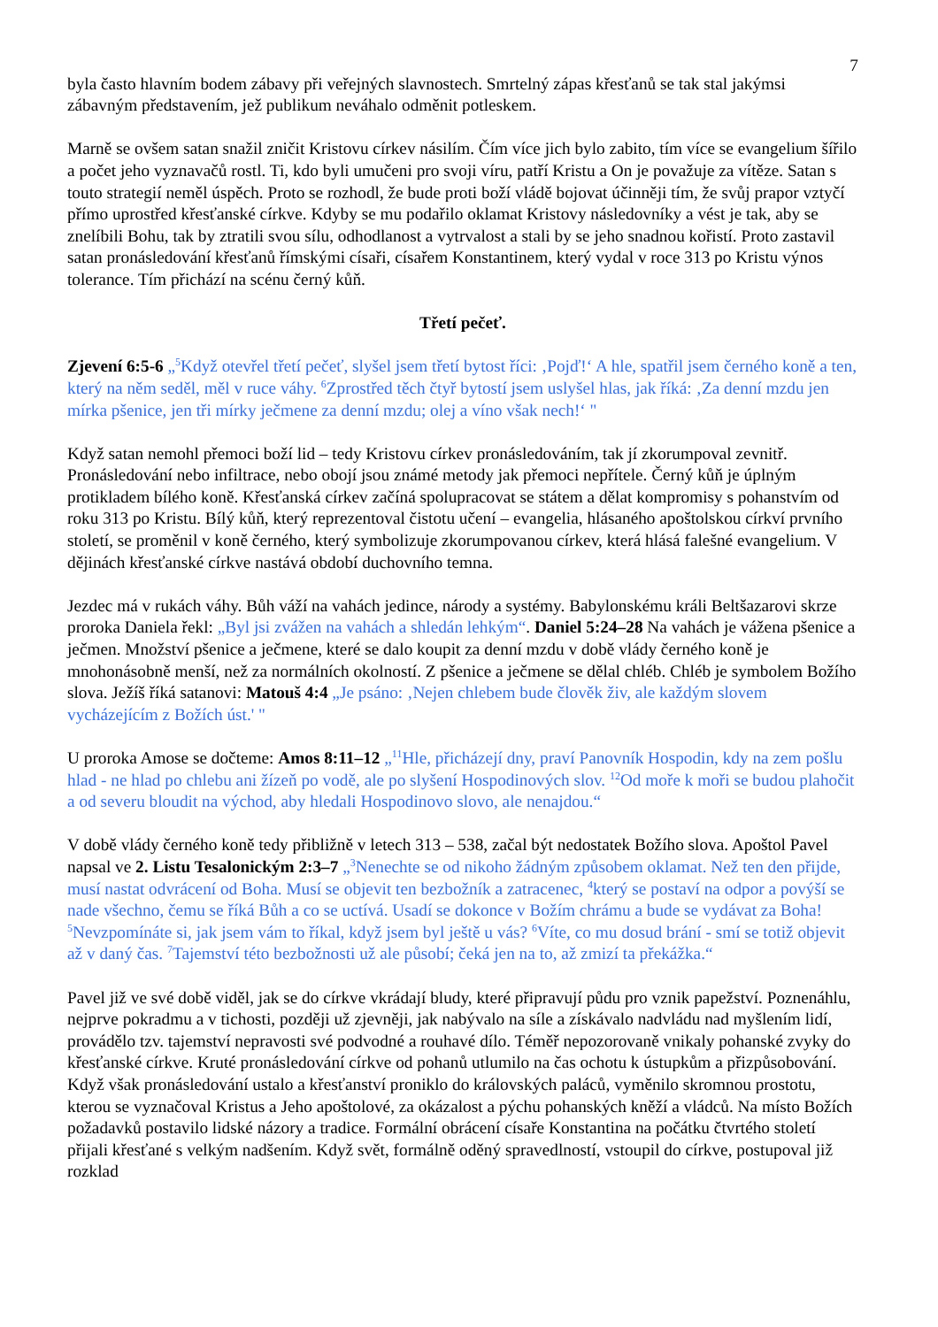7
byla často hlavním bodem zábavy při veřejných slavnostech. Smrtelný zápas křesťanů se tak stal jakýmsi zábavným představením, jež publikum neváhalo odměnit potleskem.
Marně se ovšem satan snažil zničit Kristovu církev násilím. Čím více jich bylo zabito, tím více se evangelium šířilo a počet jeho vyznavačů rostl. Ti, kdo byli umučeni pro svoji víru, patří Kristu a On je považuje za vítěze. Satan s touto strategií neměl úspěch. Proto se rozhodl, že bude proti boží vládě bojovat účinněji tím, že svůj prapor vztyčí přímo uprostřed křesťanské církve. Kdyby se mu podařilo oklamat Kristovy následovníky a vést je tak, aby se znelíbili Bohu, tak by ztratili svou sílu, odhodlanost a vytrvalost a stali by se jeho snadnou kořistí. Proto zastavil satan pronásledování křesťanů římskými císaři, císařem Konstantinem, který vydal v roce 313 po Kristu výnos tolerance. Tím přichází na scénu černý kůň.
Třetí pečeť.
Zjevení 6:5-6 „<sup>5</sup>Když otevřel třetí pečeť, slyšel jsem třetí bytost říci: ‚Pojď!‘ A hle, spatřil jsem černého koně a ten, který na něm seděl, měl v ruce váhy. <sup>6</sup>Zprostřed těch čtyř bytostí jsem uslyšel hlas, jak říká: ‚Za denní mzdu jen mírka pšenice, jen tři mírky ječmene za denní mzdu; olej a víno však nech!‘ "
Když satan nemohl přemoci boží lid – tedy Kristovu církev pronásledováním, tak jí zkorumpoval zevnitř. Pronásledování nebo infiltrace, nebo obojí jsou známé metody jak přemoci nepřítele. Černý kůň je úplným protikladem bílého koně. Křesťanská církev začíná spolupracovat se státem a dělat kompromisy s pohanstvím od roku 313 po Kristu. Bílý kůň, který reprezentoval čistotu učení – evangelia, hlásaného apoštolskou církví prvního století, se proměnil v koně černého, který symbolizuje zkorumpovanou církev, která hlásá falešné evangelium. V dějinách křesťanské církve nastává období duchovního temna.
Jezdec má v rukách váhy. Bůh váží na vahách jedince, národy a systémy. Babylonskému králi Beltšazarovi skrze proroka Daniela řekl: „Byl jsi zvážen na vahách a shledán lehkým“. Daniel 5:24–28 Na vahách je vážena pšenice a ječmen. Množství pšenice a ječmene, které se dalo koupit za denní mzdu v době vlády černého koně je mnohonásobně menší, než za normálních okolností. Z pšenice a ječmene se dělal chléb. Chléb je symbolem Božího slova. Ježíš říká satanovi: Matouš 4:4 „Je psáno: ‚Nejen chlebem bude člověk živ, ale každým slovem vycházejícím z Božích úst.' "
U proroka Amose se dočteme: Amos 8:11–12 „<sup>11</sup>Hle, přicházejí dny, praví Panovník Hospodin, kdy na zem pošlu hlad - ne hlad po chlebu ani žízeň po vodě, ale po slyšení Hospodinových slov. <sup>12</sup>Od moře k moři se budou plahočit a od severu bloudit na východ, aby hledali Hospodinovo slovo, ale nenajdou.“
V době vlády černého koně tedy přibližně v letech 313 – 538, začal být nedostatek Božího slova. Apoštol Pavel napsal ve 2. Listu Tesalonickým 2:3–7 „<sup>3</sup>Nenechte se od nikoho žádným způsobem oklamat. Než ten den přijde, musí nastat odvrácení od Boha. Musí se objevit ten bezbožník a zatracenec, <sup>4</sup>který se postaví na odpor a povýší se nade všechno, čemu se říká Bůh a co se uctívá. Usadí se dokonce v Božím chrámu a bude se vydávat za Boha! <sup>5</sup>Nevzpomínáte si, jak jsem vám to říkal, když jsem byl ještě u vás? <sup>6</sup>Víte, co mu dosud brání - smí se totiž objevit až v daný čas. <sup>7</sup>Tajemství této bezbožnosti už ale působí; čeká jen na to, až zmizí ta překážka.“
Pavel již ve své době viděl, jak se do církve vkrádají bludy, které připravují půdu pro vznik papežství. Poznenáhlu, nejprve pokradmu a v tichosti, později už zjevněji, jak nabývalo na síle a získávalo nadvládu nad myšlením lidí, provádělo tzv. tajemství nepravosti své podvodné a rouhavé dílo. Téměř nepozorovaně vnikaly pohanské zvyky do křesťanské církve. Kruté pronásledování církve od pohanů utlumilo na čas ochotu k ústupkům a přizpůsobování. Když však pronásledování ustalo a křesťanství proniklo do královských paláců, vyměnilo skromnou prostotu, kterou se vyznačoval Kristus a Jeho apoštolové, za okázalost a pýchu pohanských kněží a vládců. Na místo Božích požadavků postavilo lidské názory a tradice. Formální obrácení císaře Konstantina na počátku čtvrtého století přijali křesťané s velkým nadšením. Když svět, formálně oděný spravedlností, vstoupil do církve, postupoval již rozklad